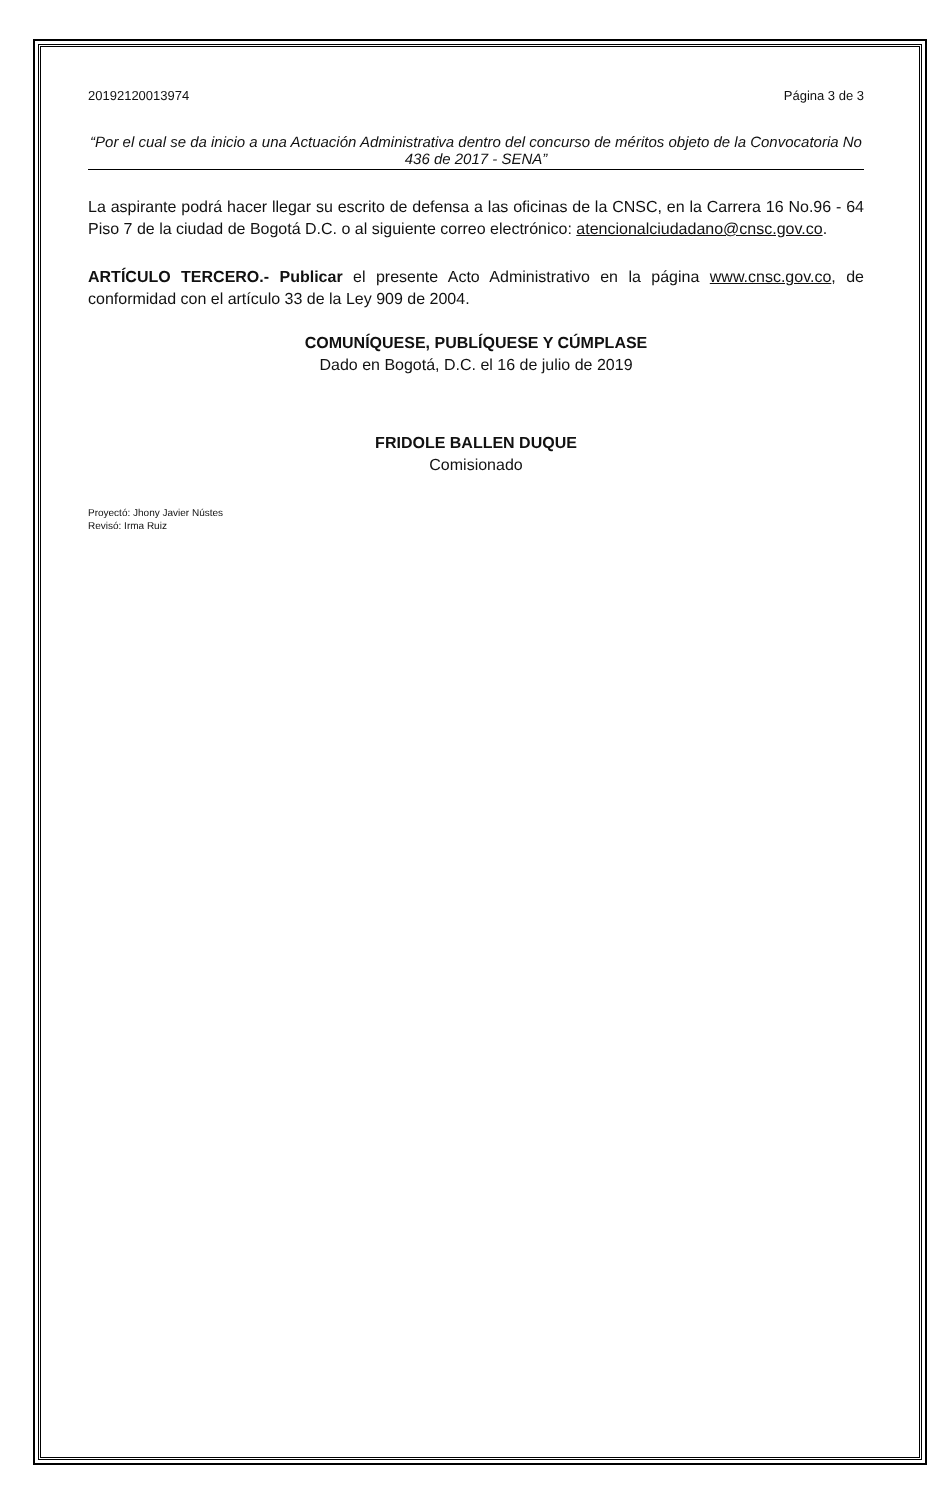20192120013974 Página 3 de 3
“Por el cual se da inicio a una Actuación Administrativa dentro del concurso de méritos objeto de la Convocatoria No 436 de 2017 - SENA”
La aspirante podrá hacer llegar su escrito de defensa a las oficinas de la CNSC, en la Carrera 16 No.96 - 64 Piso 7 de la ciudad de Bogotá D.C. o al siguiente correo electrónico: atencionalciudadano@cnsc.gov.co.
ARTÍCULO TERCERO.- Publicar el presente Acto Administrativo en la página www.cnsc.gov.co, de conformidad con el artículo 33 de la Ley 909 de 2004.
COMUNÍQUESE, PUBLÍQUESE Y CÚMPLASE
Dado en Bogotá, D.C. el 16 de julio de 2019
FRIDOLE BALLEN DUQUE
Comisionado
Proyectó: Jhony Javier Nústes
Revisó: Irma Ruiz